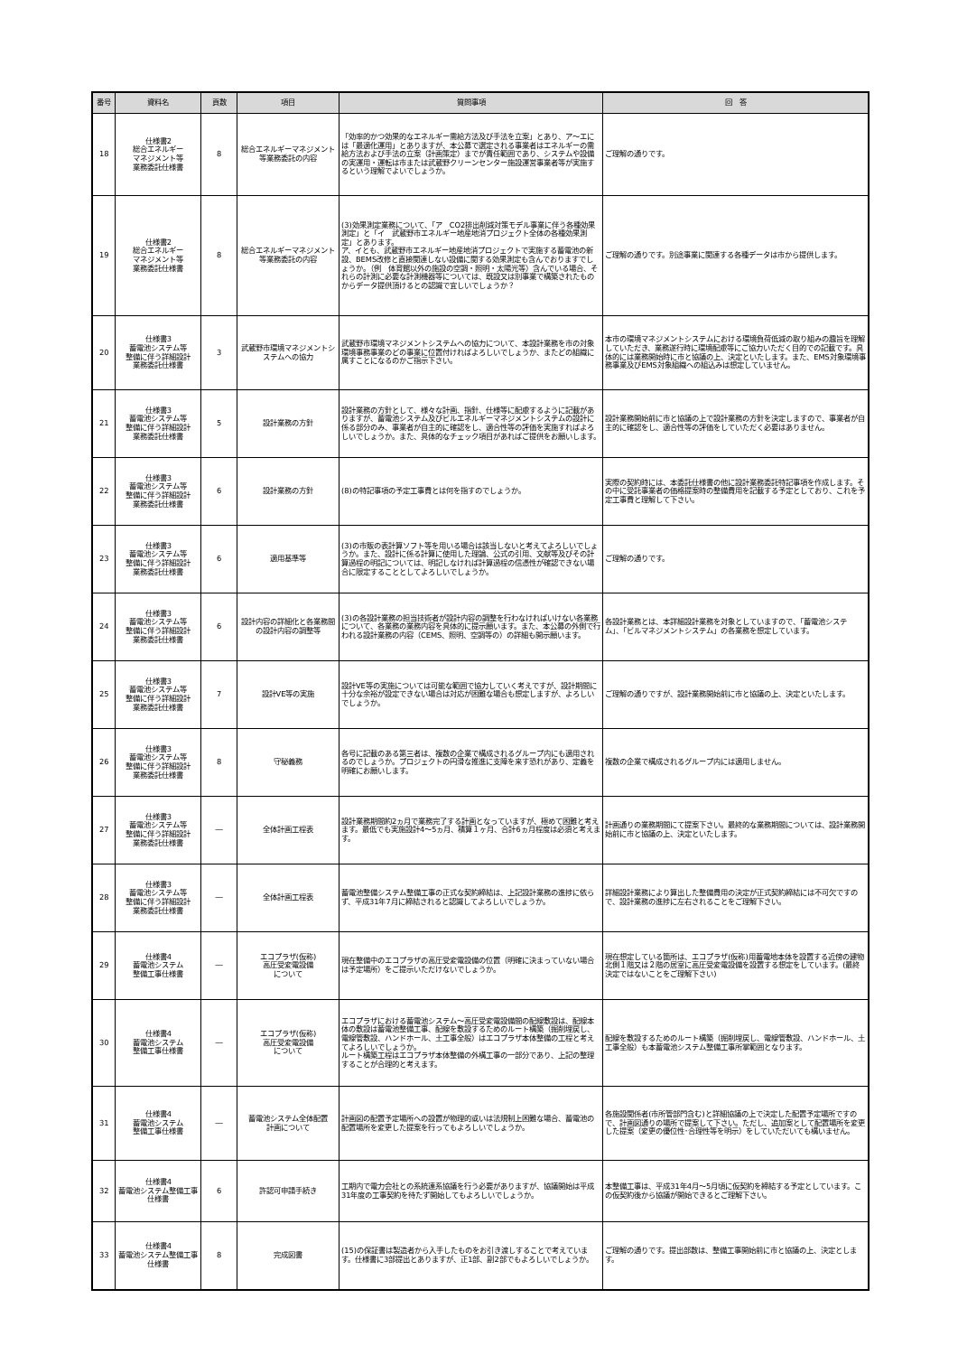| 番号 | 資料名 | 頁数 | 項目 | 質問事項 | 回 答 |
| --- | --- | --- | --- | --- | --- |
| 18 | 仕様書2 総合エネルギー マネジメント等 業務委託仕様書 | 8 | 総合エネルギーマネジメント等業務委託の内容 | 「効率的かつ効果的なエネルギー需給方法及び手法を立案」とあり、ア～エには「最適化運用」とありますが、本公募で選定される事業者はエネルギーの需給方法および手法の立案（計画策定）までが責任範囲であり、システムや設備の実運用・運転は市または武蔵野クリーンセンター施設運営事業者等が実施するという理解でよいでしょうか。 | ご理解の通りです。 |
| 19 | 仕様書2 総合エネルギー マネジメント等 業務委託仕様書 | 8 | 総合エネルギーマネジメント等業務委託の内容 | (3)効果測定業務について、「ア CO2排出削減対策モデル事業に伴う各種効果測定」と「イ 武蔵野市エネルギー地産地消プロジェクト全体の各種効果測定」とあります。 ア、イとも、武蔵野市エネルギー地産地消プロジェクトで実施する蓄電池の新設、BEMS改修と直接関連しない設備に関する効果測定も含んでおりますでしょうか。（例 体育館以外の施設の空調・照明・太陽光等）含んでいる場合、それらの計測に必要な計測機器等については、既設又は別事業で構築されたものからデータ提供頂けるとの認識で宜しいでしょうか？ | ご理解の通りです。別途事業に関連する各種データは市から提供します。 |
| 20 | 仕様書3 蓄電池システム等 整備に伴う詳細設計 業務委託仕様書 | 3 | 武蔵野市環境マネジメントシステムへの協力 | 武蔵野市環境マネジメントシステムへの協力について、本設計業務を市の対象環境事務事業のどの事業に位置付ければよろしいでしょうか、またどの組織に属すことになるのかご指示下さい。 | 本市の環境マネジメントシステムにおける環境負荷低減の取り組みの趣旨を理解していただき、業務遂行時に環境配慮等にご協力いただく目的での記載です。具体的には業務開始時に市と協議の上、決定といたします。また、EMS対象環境事務事業及びEMS対象組織への組込みは想定していません。 |
| 21 | 仕様書3 蓄電池システム等 整備に伴う詳細設計 業務委託仕様書 | 5 | 設計業務の方針 | 設計業務の方針として、様々な計画、指針、仕様等に配慮するように記載がありますが、蓄電池システム及びビルエネルギーマネジメントシステムの設計に係る部分のみ、事業者が自主的に確認をし、適合性等の評価を実施すればよろしいでしょうか。また、具体的なチェック項目があればご提供をお願いします。 | 設計業務開始前に市と協議の上で設計業務の方針を決定しますので、事業者が自主的に確認をし、適合性等の評価をしていただく必要はありません。 |
| 22 | 仕様書3 蓄電池システム等 整備に伴う詳細設計 業務委託仕様書 | 6 | 設計業務の方針 | (8)の特記事項の予定工事費とは何を指すのでしょうか。 | 実際の契約時には、本委託仕様書の他に設計業務委託特記事項を作成します。その中に受託事業者の価格提案時の整備費用を記載する予定としており、これを予定工事費と理解して下さい。 |
| 23 | 仕様書3 蓄電池システム等 整備に伴う詳細設計 業務委託仕様書 | 6 | 適用基準等 | (3)の市販の表計算ソフト等を用いる場合は該当しないと考えてよろしいでしょうか。また、設計に係る計算に使用した理論、公式の引用、文献等及びその計算過程の明記については、明記しなければ計算過程の信憑性が確認できない場合に限定することとしてよろしいでしょうか。 | ご理解の通りです。 |
| 24 | 仕様書3 蓄電池システム等 整備に伴う詳細設計 業務委託仕様書 | 6 | 設計内容の詳細化と各業務間の設計内容の調整等 | (3)の各設計業務の担当技術者が設計内容の調整を行わなければいけない各業務について、各業務の業務内容を具体的に提示願います。また、本公募の外側で行われる設計業務の内容（CEMS、照明、空調等の）の詳細も開示願います。 | 各設計業務とは、本詳細設計業務を対象としていますので、「蓄電池システム」、「ビルマネジメントシステム」の各業務を想定しています。 |
| 25 | 仕様書3 蓄電池システム等 整備に伴う詳細設計 業務委託仕様書 | 7 | 設計VE等の実施 | 設計VE等の実施については可能な範囲で協力していく考えですが、設計期間に十分な余裕が設定できない場合は対応が困難な場合も想定しますが、よろしいでしょうか。 | ご理解の通りですが、設計業務開始前に市と協議の上、決定といたします。 |
| 26 | 仕様書3 蓄電池システム等 整備に伴う詳細設計 業務委託仕様書 | 8 | 守秘義務 | 各号に記載のある第三者は、複数の企業で構成されるグループ内にも適用されるのでしょうか。プロジェクトの円滑な推進に支障を来す恐れがあり、定義を明確にお願いします。 | 複数の企業で構成されるグループ内には適用しません。 |
| 27 | 仕様書3 蓄電池システム等 整備に伴う詳細設計 業務委託仕様書 | ― | 全体計画工程表 | 設計業務期間約2ヵ月で業務完了する計画となっていますが、極めて困難と考えます。最低でも実施設計4～5ヵ月、積算１ヶ月、合計6ヵ月程度は必須と考えます。 | 計画通りの業務期間にて提案下さい。最終的な業務期間については、設計業務開始前に市と協議の上、決定といたします。 |
| 28 | 仕様書3 蓄電池システム等 整備に伴う詳細設計 業務委託仕様書 | ― | 全体計画工程表 | 蓄電池整備システム整備工事の正式な契約締結は、上記設計業務の進捗に依らず、平成31年7月に締結されると認識してよろしいでしょうか。 | 詳細設計業務により算出した整備費用の決定が正式契約締結には不可欠ですので、設計業務の進捗に左右されることをご理解下さい。 |
| 29 | 仕様書4 蓄電池システム 整備工事仕様書 | ― | エコプラザ(仮称) 高圧受変電設備 について | 現在整備中のエコプラザの高圧受変電設備の位置（明確に決まっていない場合は予定場所）をご提示いただけないでしょうか。 | 現在想定している箇所は、エコプラザ(仮称)用蓄電地本体を設置する近傍の建物北側１階又は２階の居室に高圧受変電設備を設置する想定をしています。(最終決定ではないことをご理解下さい) |
| 30 | 仕様書4 蓄電池システム 整備工事仕様書 | ― | エコプラザ(仮称) 高圧受変電設備 について | エコプラザにおける蓄電池システム～高圧受変電設備間の配線敷設は、配線本体の敷設は蓄電池整備工事、配線を敷設するためのルート構築（掘削埋戻し、電線管敷設、ハンドホール、土工事全般）はエコプラザ本体整備の工程と考えてよろしいでしょうか。 ルート構築工程はエコプラザ本体整備の外構工事の一部分であり、上記の整理することが合理的と考えます。 | 配線を敷設するためのルート構築（掘削埋戻し、電線管敷設、ハンドホール、土工事全般）も本蓄電池システム整備工事所掌範囲となります。 |
| 31 | 仕様書4 蓄電池システム 整備工事仕様書 | ― | 蓄電池システム全体配置 計画について | 計画図の配置予定場所への設置が物理的或いは法規制上困難な場合、蓄電池の配置場所を変更した提案を行ってもよろしいでしょうか。 | 各施設関係者(市所管部門含む)と詳細協議の上で決定した配置予定場所ですので、計画図通りの場所で提案して下さい。ただし、追加案として配置場所を変更した提案（変更の優位性･合理性等を明示）をしていただいても構いません。 |
| 32 | 仕様書4 蓄電池システム整備工事仕様書 | 6 | 許認可申請手続き | 工期内で電力会社との系統連系協議を行う必要がありますが、協議開始は平成31年度の工事契約を待たず開始してもよろしいでしょうか。 | 本整備工事は、平成31年4月～5月頃に仮契約を締結する予定としています。この仮契約後から協議が開始できるとご理解下さい。 |
| 33 | 仕様書4 蓄電池システム整備工事仕様書 | 8 | 完成図書 | (15)の保証書は製造者から入手したものをお引き渡しすることで考えています。仕様書に3部提出とありますが、正1部、副2部でもよろしいでしょうか。 | ご理解の通りです。提出部数は、整備工事開始前に市と協議の上、決定とします。 |